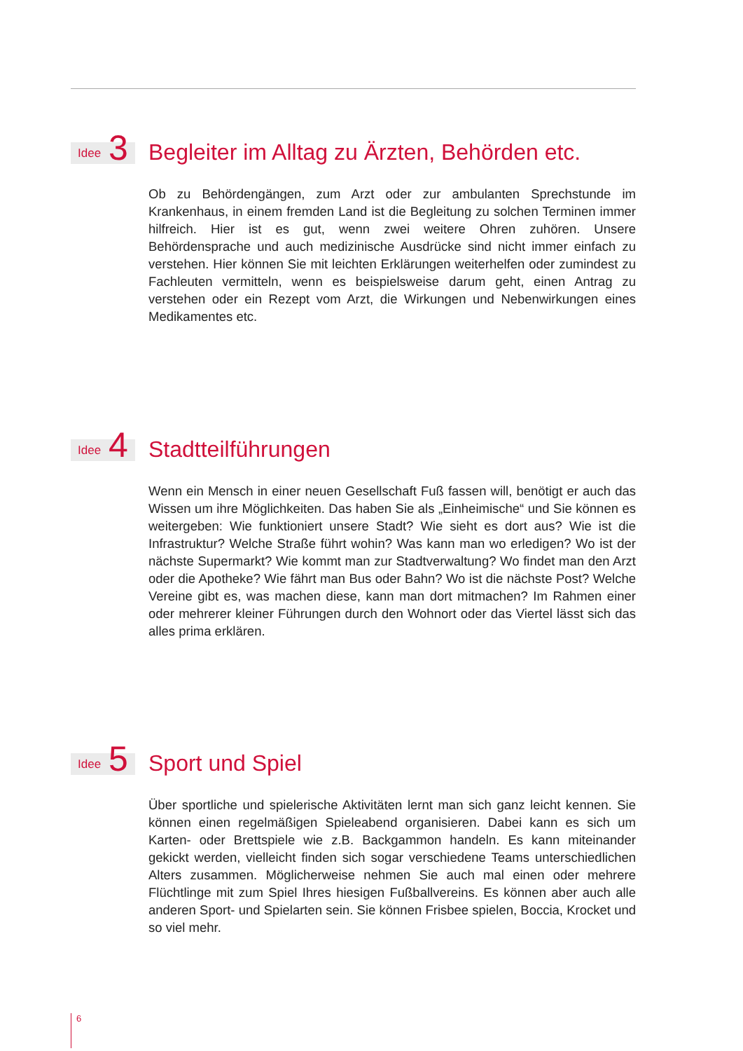Idee 3
Begleiter im Alltag zu Ärzten, Behörden etc.
Ob zu Behördengängen, zum Arzt oder zur ambulanten Sprechstunde im Krankenhaus, in einem fremden Land ist die Begleitung zu solchen Terminen immer hilfreich. Hier ist es gut, wenn zwei weitere Ohren zuhören. Unsere Behördensprache und auch medizinische Ausdrücke sind nicht immer einfach zu verstehen. Hier können Sie mit leichten Erklärungen weiterhelfen oder zumindest zu Fachleuten vermitteln, wenn es beispielsweise darum geht, einen Antrag zu verstehen oder ein Rezept vom Arzt, die Wirkungen und Nebenwirkungen eines Medikamentes etc.
Idee 4
Stadtteilführungen
Wenn ein Mensch in einer neuen Gesellschaft Fuß fassen will, benötigt er auch das Wissen um ihre Möglichkeiten. Das haben Sie als „Einheimische“ und Sie können es weitergeben: Wie funktioniert unsere Stadt? Wie sieht es dort aus? Wie ist die Infrastruktur? Welche Straße führt wohin? Was kann man wo erledigen? Wo ist der nächste Supermarkt? Wie kommt man zur Stadtverwaltung? Wo findet man den Arzt oder die Apotheke? Wie fährt man Bus oder Bahn? Wo ist die nächste Post? Welche Vereine gibt es, was machen diese, kann man dort mitmachen? Im Rahmen einer oder mehrerer kleiner Führungen durch den Wohnort oder das Viertel lässt sich das alles prima erklären.
Idee 5
Sport und Spiel
Über sportliche und spielerische Aktivitäten lernt man sich ganz leicht kennen. Sie können einen regelmäßigen Spieleabend organisieren. Dabei kann es sich um Karten- oder Brettspiele wie z.B. Backgammon handeln. Es kann miteinander gekickt werden, vielleicht finden sich sogar verschiedene Teams unterschiedlichen Alters zusammen. Möglicherweise nehmen Sie auch mal einen oder mehrere Flüchtlinge mit zum Spiel Ihres hiesigen Fußballvereins. Es können aber auch alle anderen Sport- und Spielarten sein. Sie können Frisbee spielen, Boccia, Krocket und so viel mehr.
6